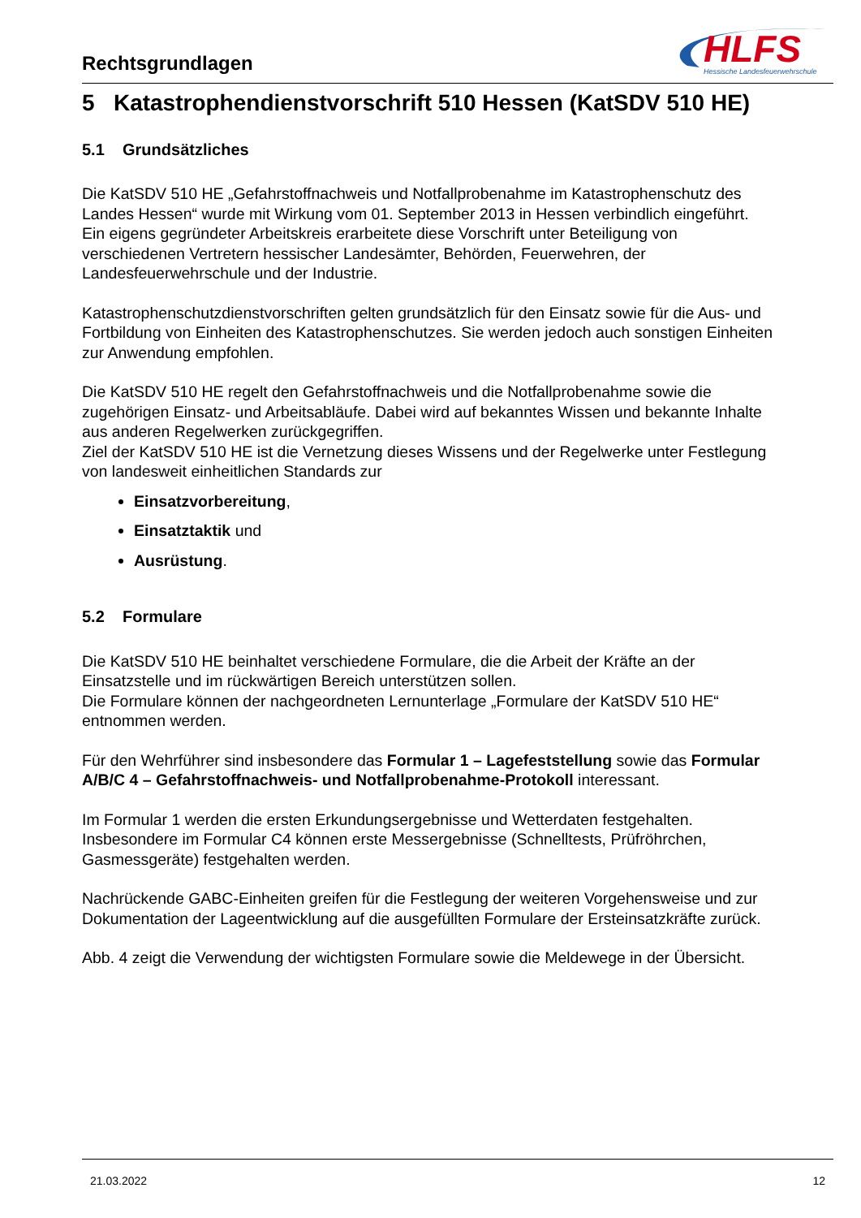Rechtsgrundlagen
HLFS
Hessische Landesfeuerwehrschule
5 Katastrophendienstvorschrift 510 Hessen (KatSDV 510 HE)
5.1 Grundsätzliches
Die KatSDV 510 HE „Gefahrstoffnachweis und Notfallprobenahme im Katastrophenschutz des Landes Hessen“ wurde mit Wirkung vom 01. September 2013 in Hessen verbindlich eingeführt.
Ein eigens gegründeter Arbeitskreis erarbeitete diese Vorschrift unter Beteiligung von verschiedenen Vertretern hessischer Landesämter, Behörden, Feuerwehren, der Landesfeuerwehrschule und der Industrie.
Katastrophenschutzdienstvorschriften gelten grundsätzlich für den Einsatz sowie für die Aus- und Fortbildung von Einheiten des Katastrophenschutzes. Sie werden jedoch auch sonstigen Einheiten zur Anwendung empfohlen.
Die KatSDV 510 HE regelt den Gefahrstoffnachweis und die Notfallprobenahme sowie die zugehörigen Einsatz- und Arbeitsabläufe. Dabei wird auf bekanntes Wissen und bekannte Inhalte aus anderen Regelwerken zurückgegriffen.
Ziel der KatSDV 510 HE ist die Vernetzung dieses Wissens und der Regelwerke unter Festlegung von landesweit einheitlichen Standards zur
Einsatzvorbereitung,
Einsatztaktik und
Ausrüstung.
5.2 Formulare
Die KatSDV 510 HE beinhaltet verschiedene Formulare, die die Arbeit der Kräfte an der Einsatzstelle und im rückwärtigen Bereich unterstützen sollen.
Die Formulare können der nachgeordneten Lernunterlage „Formulare der KatSDV 510 HE“ entnommen werden.
Für den Wehrführer sind insbesondere das Formular 1 – Lagefeststellung sowie das Formular A/B/C 4 – Gefahrstoffnachweis- und Notfallprobenahme-Protokoll interessant.
Im Formular 1 werden die ersten Erkundungsergebnisse und Wetterdaten festgehalten. Insbesondere im Formular C4 können erste Messergebnisse (Schnelltests, Prüfröhrchen, Gasmessgeräte) festgehalten werden.
Nachrückende GABC-Einheiten greifen für die Festlegung der weiteren Vorgehensweise und zur Dokumentation der Lageentwicklung auf die ausgefüllten Formulare der Ersteinsatzkräfte zurück.
Abb. 4 zeigt die Verwendung der wichtigsten Formulare sowie die Meldewege in der Übersicht.
21.03.2022 12